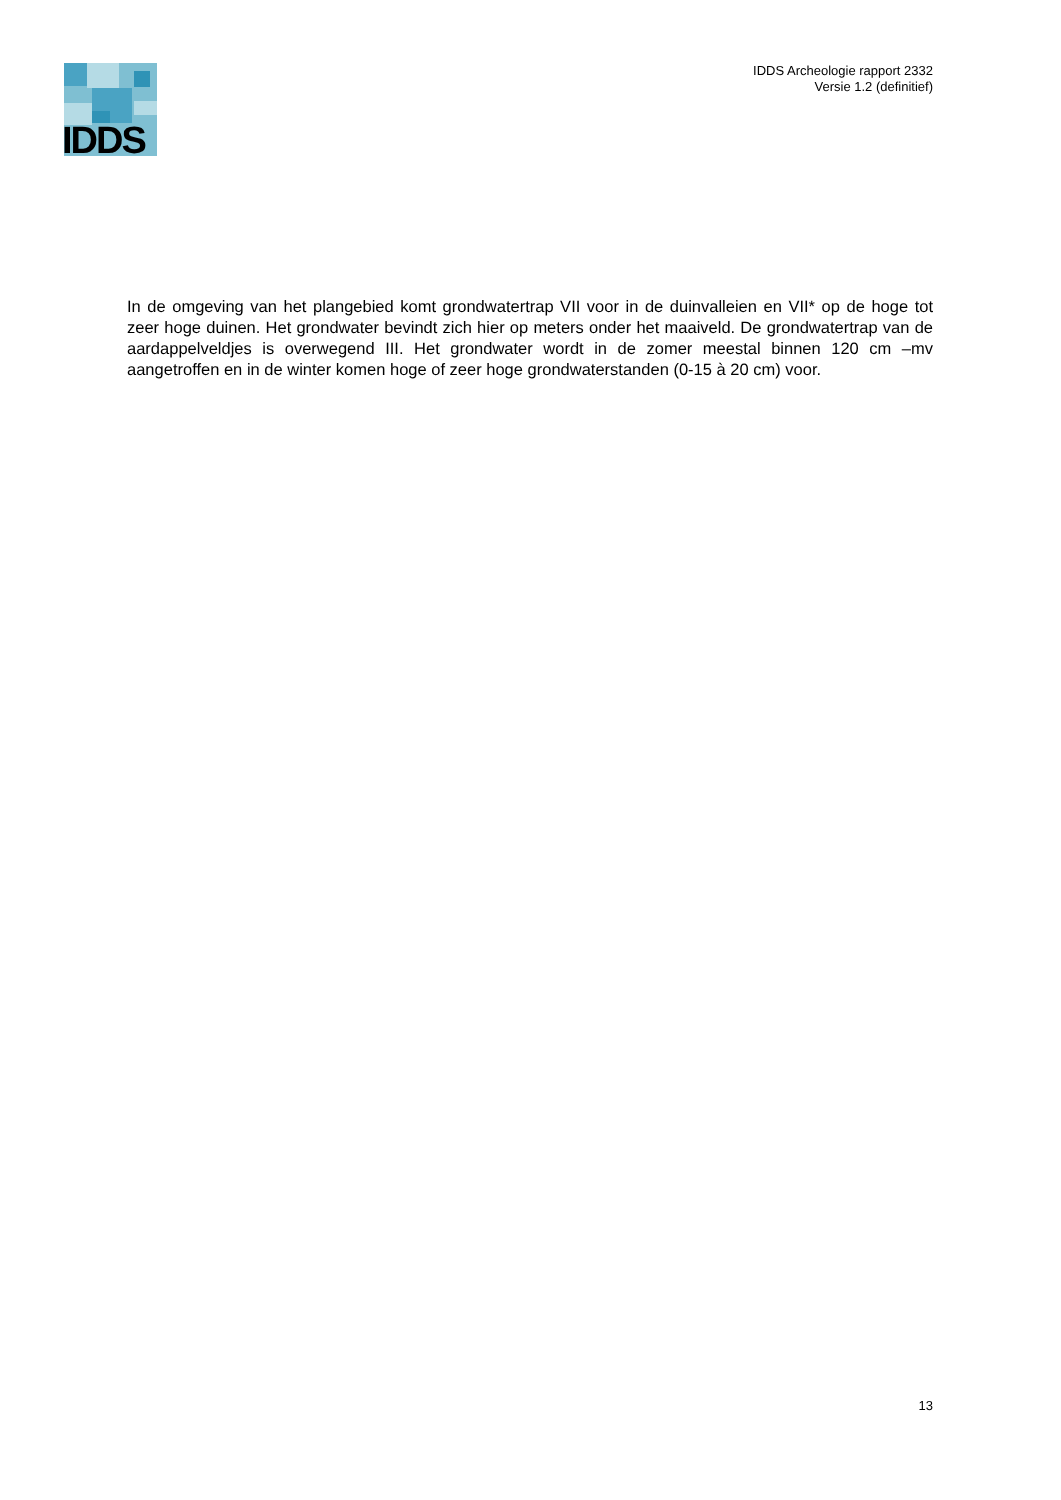IDDS
IDDS Archeologie rapport 2332
Versie 1.2 (definitief)
In de omgeving van het plangebied komt grondwatertrap VII voor in de duinvalleien en VII* op de hoge tot zeer hoge duinen. Het grondwater bevindt zich hier op meters onder het maaiveld. De grondwatertrap van de aardappelveldjes is overwegend III. Het grondwater wordt in de zomer meestal binnen 120 cm –mv aangetroffen en in de winter komen hoge of zeer hoge grondwaterstanden (0-15 à 20 cm) voor.
13